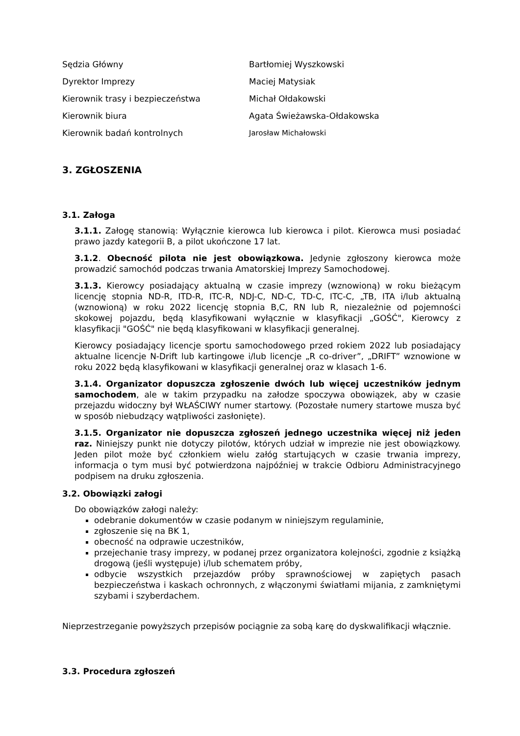| Sędzia Główny | Bartłomiej Wyszkowski |
| Dyrektor Imprezy | Maciej Matysiak |
| Kierownik trasy i bezpieczeństwa | Michał Ołdakowski |
| Kierownik biura | Agata Świeżawska-Ołdakowska |
| Kierownik badań kontrolnych | Jarosław Michałowski |
3. ZGŁOSZENIA
3.1. Załoga
3.1.1. Załogę stanowią: Wyłącznie kierowca lub kierowca i pilot. Kierowca musi posiadać prawo jazdy kategorii B, a pilot ukończone 17 lat.
3.1.2. Obecność pilota nie jest obowiązkowa. Jedynie zgłoszony kierowca może prowadzić samochód podczas trwania Amatorskiej Imprezy Samochodowej.
3.1.3. Kierowcy posiadający aktualną w czasie imprezy (wznowioną) w roku bieżącym licencję stopnia ND-R, ITD-R, ITC-R, NDJ-C, ND-C, TD-C, ITC-C, „TB, ITA i/lub aktualną (wznowioną) w roku 2022 licencję stopnia B,C, RN lub R, niezależnie od pojemności skokowej pojazdu, będą klasyfikowani wyłącznie w klasyfikacji „GOŚĆ", Kierowcy z klasyfikacji "GOŚĆ" nie będą klasyfikowani w klasyfikacji generalnej.
Kierowcy posiadający licencje sportu samochodowego przed rokiem 2022 lub posiadający aktualne licencje N-Drift lub kartingowe i/lub licencje „R co-driver”, „DRIFT” wznowione w roku 2022 będą klasyfikowani w klasyfikacji generalnej oraz w klasach 1-6.
3.1.4. Organizator dopuszcza zgłoszenie dwóch lub więcej uczestników jednym samochodem, ale w takim przypadku na załodze spoczywa obowiązek, aby w czasie przejazdu widoczny był WŁAŚCIWY numer startowy. (Pozostałe numery startowe musza być w sposób niebudzący wątpliwości zasłonięte).
3.1.5. Organizator nie dopuszcza zgłoszeń jednego uczestnika więcej niż jeden raz. Niniejszy punkt nie dotyczy pilotów, których udział w imprezie nie jest obowiązkowy. Jeden pilot może być członkiem wielu załóg startujących w czasie trwania imprezy, informacja o tym musi być potwierdzona najpóźniej w trakcie Odbioru Administracyjnego podpisem na druku zgłoszenia.
3.2. Obowiązki załogi
Do obowiązków załogi należy:
odebranie dokumentów w czasie podanym w niniejszym regulaminie,
zgłoszenie się na BK 1,
obecność na odprawie uczestników,
przejechanie trasy imprezy, w podanej przez organizatora kolejności, zgodnie z książką drogową (jeśli występuje) i/lub schematem próby,
odbycie wszystkich przejazdów próby sprawnościowej w zapiętych pasach bezpieczeństwa i kaskach ochronnych, z włączonymi światłami mijania, z zamkniętymi szybami i szyberdachem.
Nieprzestrzeganie powyższych przepisów pociągnie za sobą karę do dyskwalifikacji włącznie.
3.3. Procedura zgłoszeń